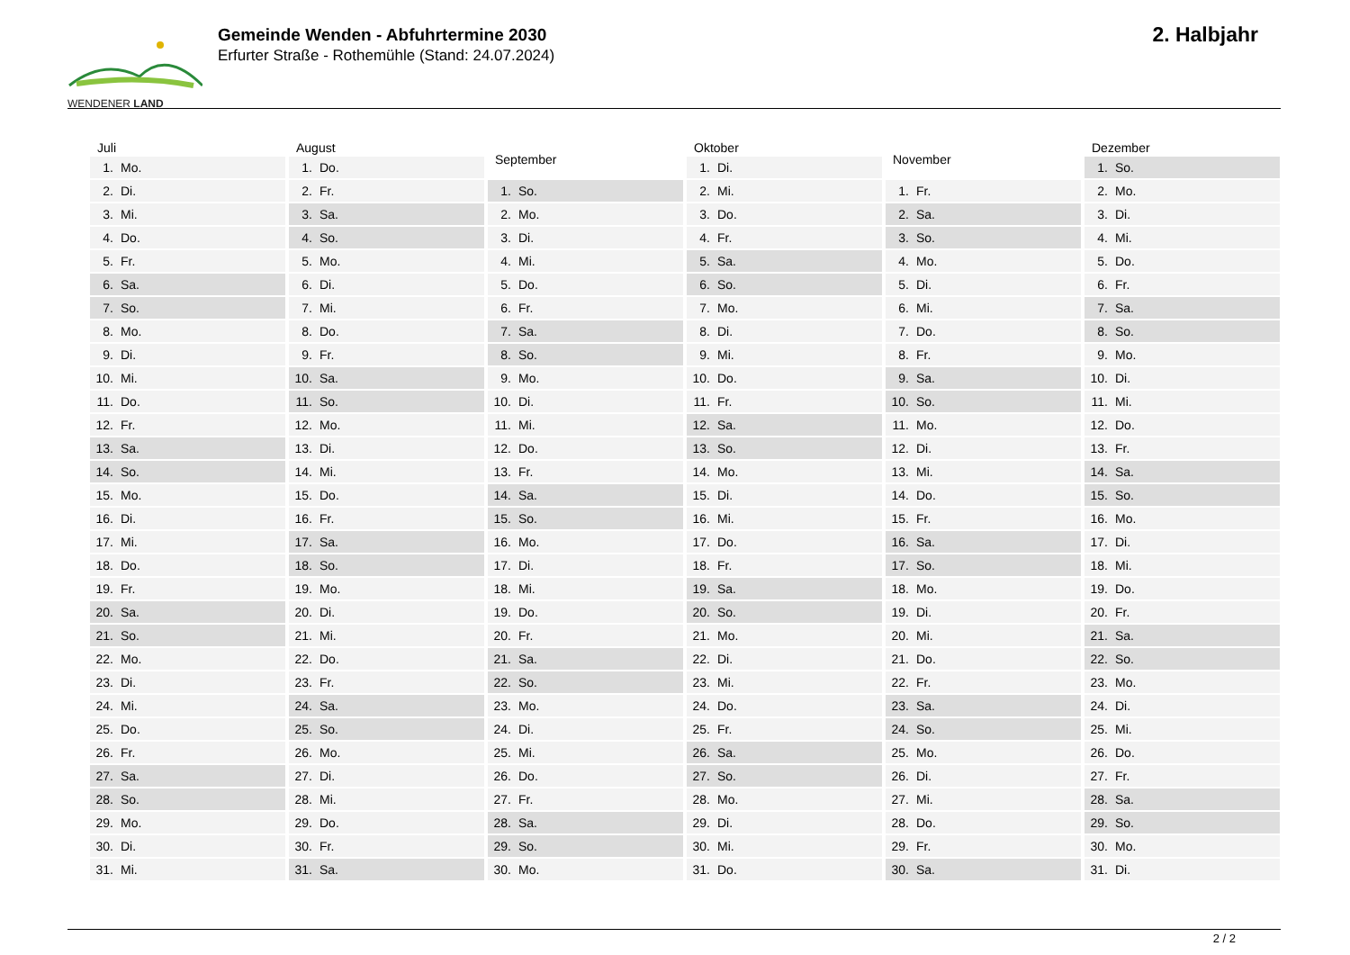WENDENER LAND
Gemeinde Wenden - Abfuhrtermine 2030
Erfurter Straße - Rothemühle (Stand: 24.07.2024)
2. Halbjahr
| Juli | |
| --- | --- |
| 1. | Mo. |
| 2. | Di. |
| 3. | Mi. |
| 4. | Do. |
| 5. | Fr. |
| 6. | Sa. |
| 7. | So. |
| 8. | Mo. |
| 9. | Di. |
| 10. | Mi. |
| 11. | Do. |
| 12. | Fr. |
| 13. | Sa. |
| 14. | So. |
| 15. | Mo. |
| 16. | Di. |
| 17. | Mi. |
| 18. | Do. |
| 19. | Fr. |
| 20. | Sa. |
| 21. | So. |
| 22. | Mo. |
| 23. | Di. |
| 24. | Mi. |
| 25. | Do. |
| 26. | Fr. |
| 27. | Sa. |
| 28. | So. |
| 29. | Mo. |
| 30. | Di. |
| 31. | Mi. |
| August | |
| --- | --- |
| 1. | Do. |
| 2. | Fr. |
| 3. | Sa. |
| 4. | So. |
| 5. | Mo. |
| 6. | Di. |
| 7. | Mi. |
| 8. | Do. |
| 9. | Fr. |
| 10. | Sa. |
| 11. | So. |
| 12. | Mo. |
| 13. | Di. |
| 14. | Mi. |
| 15. | Do. |
| 16. | Fr. |
| 17. | Sa. |
| 18. | So. |
| 19. | Mo. |
| 20. | Di. |
| 21. | Mi. |
| 22. | Do. |
| 23. | Fr. |
| 24. | Sa. |
| 25. | So. |
| 26. | Mo. |
| 27. | Di. |
| 28. | Mi. |
| 29. | Do. |
| 30. | Fr. |
| 31. | Sa. |
| September | |
| --- | --- |
| 1. | So. |
| 2. | Mo. |
| 3. | Di. |
| 4. | Mi. |
| 5. | Do. |
| 6. | Fr. |
| 7. | Sa. |
| 8. | So. |
| 9. | Mo. |
| 10. | Di. |
| 11. | Mi. |
| 12. | Do. |
| 13. | Fr. |
| 14. | Sa. |
| 15. | So. |
| 16. | Mo. |
| 17. | Di. |
| 18. | Mi. |
| 19. | Do. |
| 20. | Fr. |
| 21. | Sa. |
| 22. | So. |
| 23. | Mo. |
| 24. | Di. |
| 25. | Mi. |
| 26. | Do. |
| 27. | Fr. |
| 28. | Sa. |
| 29. | So. |
| 30. | Mo. |
| Oktober | |
| --- | --- |
| 1. | Di. |
| 2. | Mi. |
| 3. | Do. |
| 4. | Fr. |
| 5. | Sa. |
| 6. | So. |
| 7. | Mo. |
| 8. | Di. |
| 9. | Mi. |
| 10. | Do. |
| 11. | Fr. |
| 12. | Sa. |
| 13. | So. |
| 14. | Mo. |
| 15. | Di. |
| 16. | Mi. |
| 17. | Do. |
| 18. | Fr. |
| 19. | Sa. |
| 20. | So. |
| 21. | Mo. |
| 22. | Di. |
| 23. | Mi. |
| 24. | Do. |
| 25. | Fr. |
| 26. | Sa. |
| 27. | So. |
| 28. | Mo. |
| 29. | Di. |
| 30. | Mi. |
| 31. | Do. |
| November | |
| --- | --- |
| 1. | Fr. |
| 2. | Sa. |
| 3. | So. |
| 4. | Mo. |
| 5. | Di. |
| 6. | Mi. |
| 7. | Do. |
| 8. | Fr. |
| 9. | Sa. |
| 10. | So. |
| 11. | Mo. |
| 12. | Di. |
| 13. | Mi. |
| 14. | Do. |
| 15. | Fr. |
| 16. | Sa. |
| 17. | So. |
| 18. | Mo. |
| 19. | Di. |
| 20. | Mi. |
| 21. | Do. |
| 22. | Fr. |
| 23. | Sa. |
| 24. | So. |
| 25. | Mo. |
| 26. | Di. |
| 27. | Mi. |
| 28. | Do. |
| 29. | Fr. |
| 30. | Sa. |
| Dezember | |
| --- | --- |
| 1. | So. |
| 2. | Mo. |
| 3. | Di. |
| 4. | Mi. |
| 5. | Do. |
| 6. | Fr. |
| 7. | Sa. |
| 8. | So. |
| 9. | Mo. |
| 10. | Di. |
| 11. | Mi. |
| 12. | Do. |
| 13. | Fr. |
| 14. | Sa. |
| 15. | So. |
| 16. | Mo. |
| 17. | Di. |
| 18. | Mi. |
| 19. | Do. |
| 20. | Fr. |
| 21. | Sa. |
| 22. | So. |
| 23. | Mo. |
| 24. | Di. |
| 25. | Mi. |
| 26. | Do. |
| 27. | Fr. |
| 28. | Sa. |
| 29. | So. |
| 30. | Mo. |
| 31. | Di. |
2 / 2